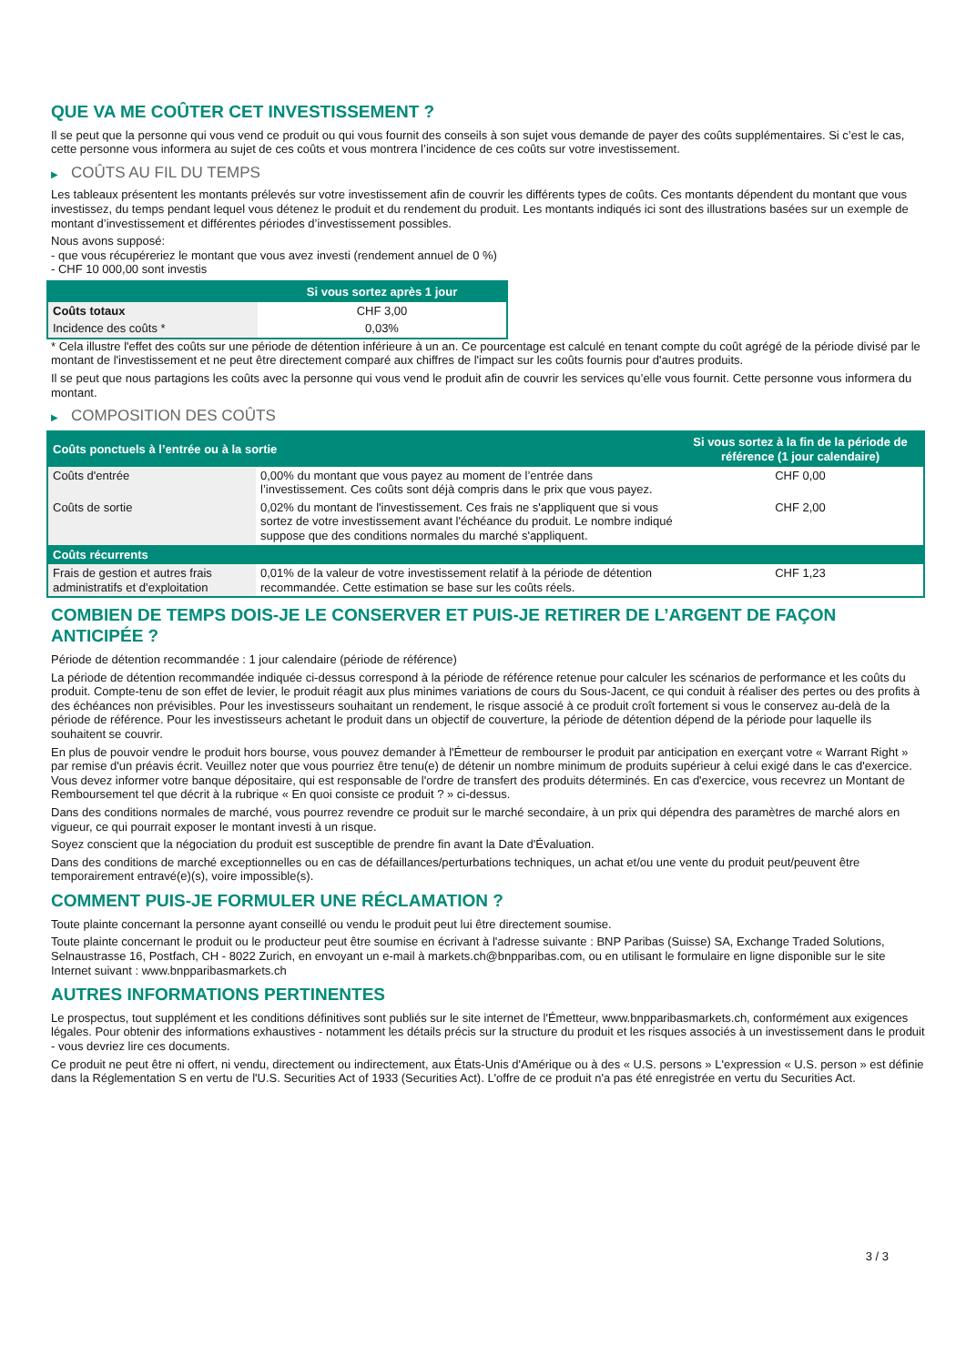QUE VA ME COÛTER CET INVESTISSEMENT ?
Il se peut que la personne qui vous vend ce produit ou qui vous fournit des conseils à son sujet vous demande de payer des coûts supplémentaires. Si c’est le cas, cette personne vous informera au sujet de ces coûts et vous montrera l’incidence de ces coûts sur votre investissement.
▶ COÛTS AU FIL DU TEMPS
Les tableaux présentent les montants prélevés sur votre investissement afin de couvrir les différents types de coûts. Ces montants dépendent du montant que vous investissez, du temps pendant lequel vous détenez le produit et du rendement du produit. Les montants indiqués ici sont des illustrations basées sur un exemple de montant d’investissement et différentes périodes d’investissement possibles.
Nous avons supposé:
- que vous récupéreriez le montant que vous avez investi (rendement annuel de 0 %)
- CHF 10 000,00 sont investis
| | Si vous sortez après 1 jour |
| --- | --- |
| Coûts totaux | CHF 3,00 |
| Incidence des coûts * | 0,03% |
* Cela illustre l'effet des coûts sur une période de détention inférieure à un an. Ce pourcentage est calculé en tenant compte du coût agrégé de la période divisé par le montant de l'investissement et ne peut être directement comparé aux chiffres de l'impact sur les coûts fournis pour d'autres produits.
Il se peut que nous partagions les coûts avec la personne qui vous vend le produit afin de couvrir les services qu’elle vous fournit. Cette personne vous informera du montant.
▶ COMPOSITION DES COÛTS
| Coûts ponctuels à l’entrée ou à la sortie | | Si vous sortez à la fin de la période de référence (1 jour calendaire) |
| --- | --- | --- |
| Coûts d'entrée | 0,00% du montant que vous payez au moment de l’entrée dans l’investissement. Ces coûts sont déjà compris dans le prix que vous payez. | CHF 0,00 |
| Coûts de sortie | 0,02% du montant de l'investissement. Ces frais ne s'appliquent que si vous sortez de votre investissement avant l'échéance du produit. Le nombre indiqué suppose que des conditions normales du marché s'appliquent. | CHF 2,00 |
| Coûts récurrents | | |
| Frais de gestion et autres frais administratifs et d’exploitation | 0,01% de la valeur de votre investissement relatif à la période de détention recommandée. Cette estimation se base sur les coûts réels. | CHF 1,23 |
COMBIEN DE TEMPS DOIS-JE LE CONSERVER ET PUIS-JE RETIRER DE L’ARGENT DE FAÇON ANTICIPÉE ?
Période de détention recommandée : 1 jour calendaire (période de référence)
La période de détention recommandée indiquée ci-dessus correspond à la période de référence retenue pour calculer les scénarios de performance et les coûts du produit. Compte-tenu de son effet de levier, le produit réagit aux plus minimes variations de cours du Sous-Jacent, ce qui conduit à réaliser des pertes ou des profits à des échéances non prévisibles. Pour les investisseurs souhaitant un rendement, le risque associé à ce produit croît fortement si vous le conservez au-delà de la période de référence. Pour les investisseurs achetant le produit dans un objectif de couverture, la période de détention dépend de la période pour laquelle ils souhaitent se couvrir.
En plus de pouvoir vendre le produit hors bourse, vous pouvez demander à l'Émetteur de rembourser le produit par anticipation en exerçant votre « Warrant Right » par remise d'un préavis écrit. Veuillez noter que vous pourriez être tenu(e) de détenir un nombre minimum de produits supérieur à celui exigé dans le cas d'exercice. Vous devez informer votre banque dépositaire, qui est responsable de l'ordre de transfert des produits déterminés. En cas d'exercice, vous recevrez un Montant de Remboursement tel que décrit à la rubrique « En quoi consiste ce produit ? » ci-dessus.
Dans des conditions normales de marché, vous pourrez revendre ce produit sur le marché secondaire, à un prix qui dépendra des paramètres de marché alors en vigueur, ce qui pourrait exposer le montant investi à un risque.
Soyez conscient que la négociation du produit est susceptible de prendre fin avant la Date d'Évaluation.
Dans des conditions de marché exceptionnelles ou en cas de défaillances/perturbations techniques, un achat et/ou une vente du produit peut/peuvent être temporairement entravé(e)(s), voire impossible(s).
COMMENT PUIS-JE FORMULER UNE RÉCLAMATION ?
Toute plainte concernant la personne ayant conseillé ou vendu le produit peut lui être directement soumise.
Toute plainte concernant le produit ou le producteur peut être soumise en écrivant à l'adresse suivante : BNP Paribas (Suisse) SA, Exchange Traded Solutions, Selnaustrasse 16, Postfach, CH - 8022 Zurich, en envoyant un e-mail à markets.ch@bnpparibas.com, ou en utilisant le formulaire en ligne disponible sur le site Internet suivant : www.bnpparibasmarkets.ch
AUTRES INFORMATIONS PERTINENTES
Le prospectus, tout supplément et les conditions définitives sont publiés sur le site internet de l'Émetteur, www.bnpparibasmarkets.ch, conformément aux exigences légales. Pour obtenir des informations exhaustives - notamment les détails précis sur la structure du produit et les risques associés à un investissement dans le produit - vous devriez lire ces documents.
Ce produit ne peut être ni offert, ni vendu, directement ou indirectement, aux États-Unis d'Amérique ou à des « U.S. persons » L'expression « U.S. person » est définie dans la Réglementation S en vertu de l'U.S. Securities Act of 1933 (Securities Act). L'offre de ce produit n'a pas été enregistrée en vertu du Securities Act.
3 / 3